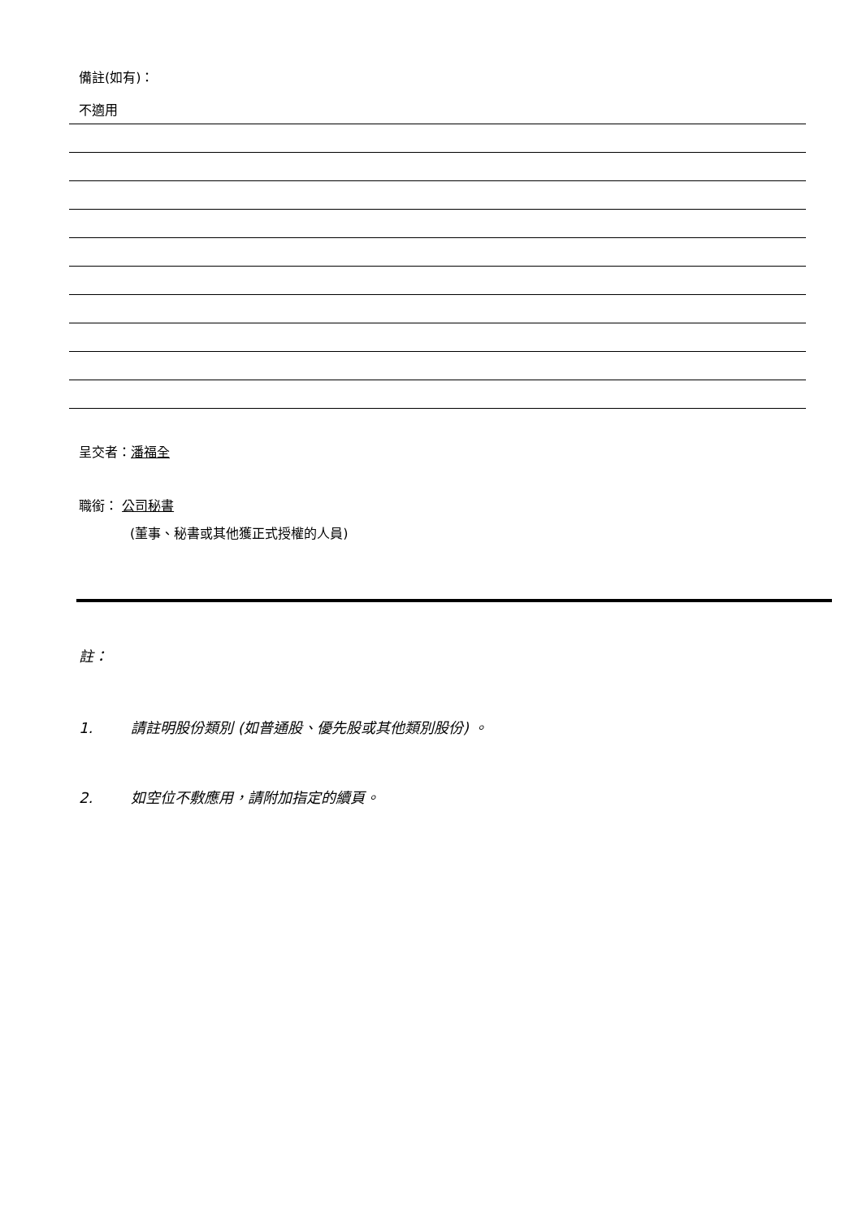備註(如有)：
不適用
呈交者：潘福全
職銜： 公司秘書
(董事、秘書或其他獲正式授權的人員)
註：
1. 請註明股份類別 (如普通股、優先股或其他類別股份) 。
2. 如空位不敷應用，請附加指定的續頁。